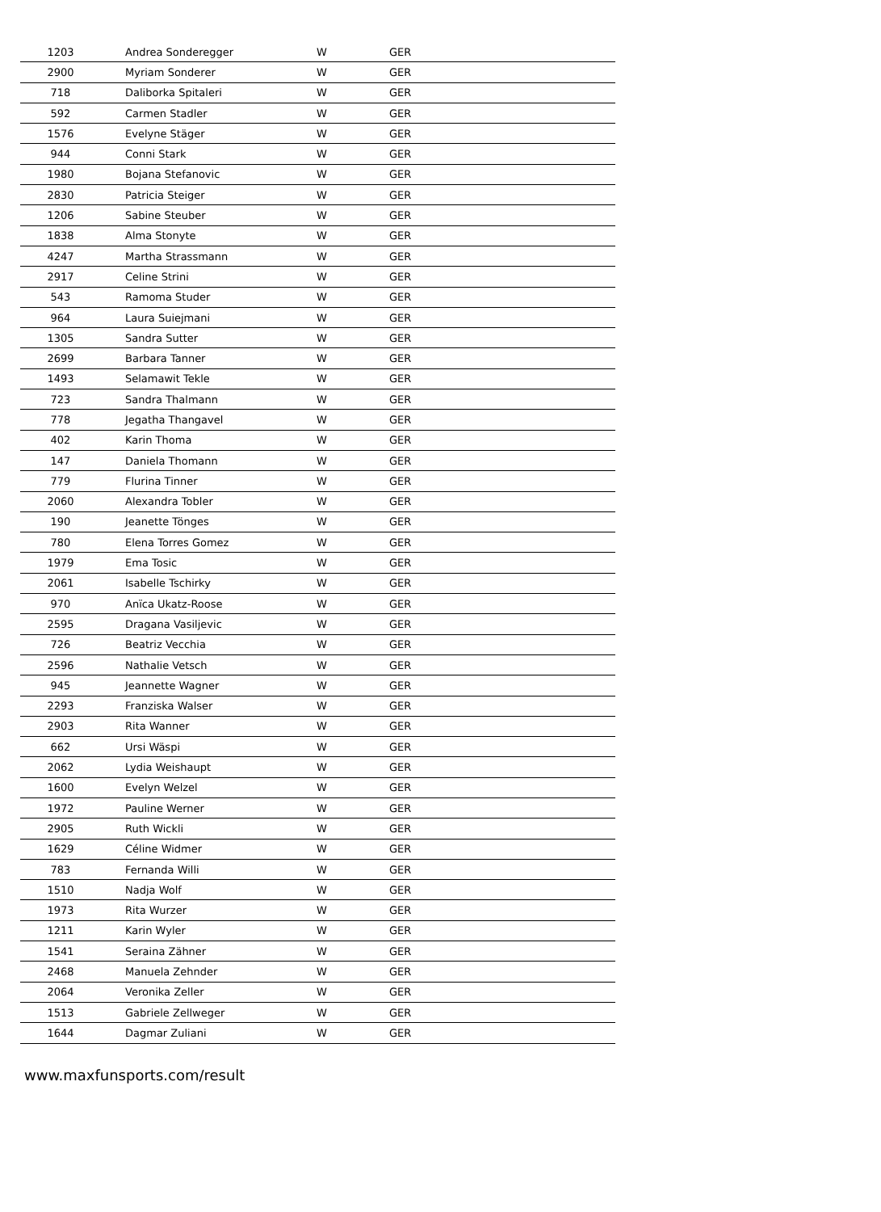| 1203 | Andrea Sonderegger | W | GER |
| 2900 | Myriam Sonderer | W | GER |
| 718 | Daliborka Spitaleri | W | GER |
| 592 | Carmen Stadler | W | GER |
| 1576 | Evelyne Stäger | W | GER |
| 944 | Conni Stark | W | GER |
| 1980 | Bojana Stefanovic | W | GER |
| 2830 | Patricia Steiger | W | GER |
| 1206 | Sabine Steuber | W | GER |
| 1838 | Alma Stonyte | W | GER |
| 4247 | Martha Strassmann | W | GER |
| 2917 | Celine Strini | W | GER |
| 543 | Ramoma Studer | W | GER |
| 964 | Laura Suiejmani | W | GER |
| 1305 | Sandra Sutter | W | GER |
| 2699 | Barbara Tanner | W | GER |
| 1493 | Selamawit Tekle | W | GER |
| 723 | Sandra Thalmann | W | GER |
| 778 | Jegatha Thangavel | W | GER |
| 402 | Karin Thoma | W | GER |
| 147 | Daniela Thomann | W | GER |
| 779 | Flurina Tinner | W | GER |
| 2060 | Alexandra Tobler | W | GER |
| 190 | Jeanette Tönges | W | GER |
| 780 | Elena Torres Gomez | W | GER |
| 1979 | Ema Tosic | W | GER |
| 2061 | Isabelle Tschirky | W | GER |
| 970 | Anïca Ukatz-Roose | W | GER |
| 2595 | Dragana Vasiljevic | W | GER |
| 726 | Beatriz Vecchia | W | GER |
| 2596 | Nathalie Vetsch | W | GER |
| 945 | Jeannette Wagner | W | GER |
| 2293 | Franziska Walser | W | GER |
| 2903 | Rita Wanner | W | GER |
| 662 | Ursi Wäspi | W | GER |
| 2062 | Lydia Weishaupt | W | GER |
| 1600 | Evelyn Welzel | W | GER |
| 1972 | Pauline Werner | W | GER |
| 2905 | Ruth Wickli | W | GER |
| 1629 | Céline Widmer | W | GER |
| 783 | Fernanda Willi | W | GER |
| 1510 | Nadja Wolf | W | GER |
| 1973 | Rita Wurzer | W | GER |
| 1211 | Karin Wyler | W | GER |
| 1541 | Seraina Zähner | W | GER |
| 2468 | Manuela Zehnder | W | GER |
| 2064 | Veronika Zeller | W | GER |
| 1513 | Gabriele Zellweger | W | GER |
| 1644 | Dagmar Zuliani | W | GER |
www.maxfunsports.com/result